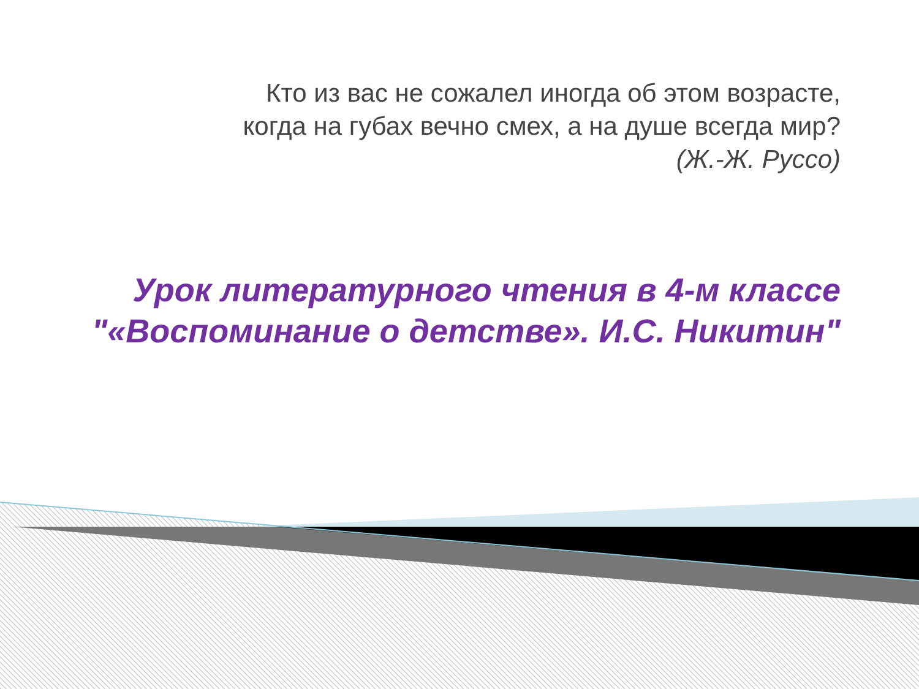Кто из вас не сожалел иногда об этом возрасте,
когда на губах вечно смех, а на душе всегда мир?
(Ж.-Ж. Руссо)
Урок литературного чтения в 4-м классе "«Воспоминание о детстве». И.С. Никитин"